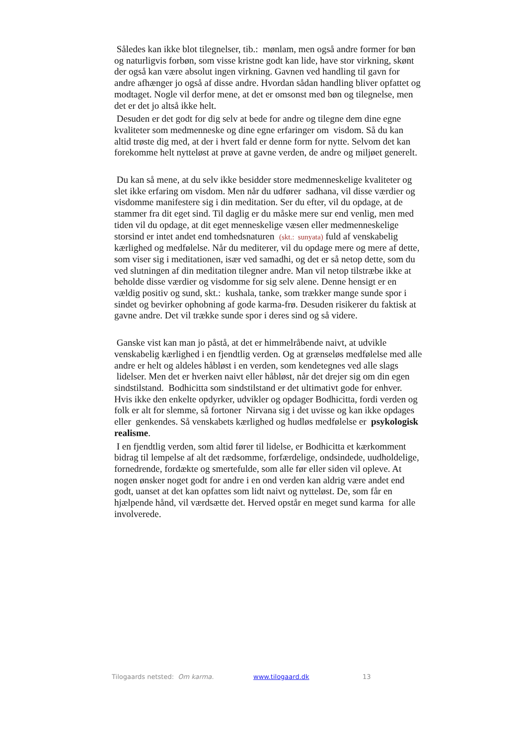Således kan ikke blot tilegnelser, tib.: mønlam, men også andre former for bøn og naturligvis forbøn, som visse kristne godt kan lide, have stor virkning, skønt der også kan være absolut ingen virkning. Gavnen ved handling til gavn for andre afhænger jo også af disse andre. Hvordan sådan handling bliver opfattet og modtaget. Nogle vil derfor mene, at det er omsonst med bøn og tilegnelse, men det er det jo altså ikke helt.
Desuden er det godt for dig selv at bede for andre og tilegne dem dine egne kvaliteter som medmenneske og dine egne erfaringer om visdom. Så du kan altid trøste dig med, at der i hvert fald er denne form for nytte. Selvom det kan forekomme helt nytteløst at prøve at gavne verden, de andre og miljøet generelt.
Du kan så mene, at du selv ikke besidder store medmenneskelige kvaliteter og slet ikke erfaring om visdom. Men når du udfører sadhana, vil disse værdier og visdomme manifestere sig i din meditation. Ser du efter, vil du opdage, at de stammer fra dit eget sind. Til daglig er du måske mere sur end venlig, men med tiden vil du opdage, at dit eget menneskelige væsen eller medmenneskelige storsind er intet andet end tomhedsnaturen (skt.: sunyata) fuld af venskabelig kærlighed og medfølelse. Når du mediterer, vil du opdage mere og mere af dette, som viser sig i meditationen, især ved samadhi, og det er så netop dette, som du ved slutningen af din meditation tilegner andre. Man vil netop tilstræbe ikke at beholde disse værdier og visdomme for sig selv alene. Denne hensigt er en vældig positiv og sund, skt.: kushala, tanke, som trækker mange sunde spor i sindet og bevirker ophobning af gode karma-frø. Desuden risikerer du faktisk at gavne andre. Det vil trække sunde spor i deres sind og så videre.
Ganske vist kan man jo påstå, at det er himmelråbende naivt, at udvikle venskabelig kærlighed i en fjendtlig verden. Og at grænseløs medfølelse med alle andre er helt og aldeles håbløst i en verden, som kendetegnes ved alle slags lidelser. Men det er hverken naivt eller håbløst, når det drejer sig om din egen sindstilstand. Bodhicitta som sindstilstand er det ultimativt gode for enhver. Hvis ikke den enkelte opdyrker, udvikler og opdager Bodhicitta, fordi verden og folk er alt for slemme, så fortoner Nirvana sig i det uvisse og kan ikke opdages eller genkendes. Så venskabets kærlighed og hudløs medfølelse er psykologisk realisme.
I en fjendtlig verden, som altid fører til lidelse, er Bodhicitta et kærkomment bidrag til lempelse af alt det rædsomme, forfærdelige, ondsindede, uudholdelige, fornedrende, fordækte og smertefulde, som alle før eller siden vil opleve. At nogen ønsker noget godt for andre i en ond verden kan aldrig være andet end godt, uanset at det kan opfattes som lidt naivt og nytteløst. De, som får en hjælpende hånd, vil værdsætte det. Herved opstår en meget sund karma for alle involverede.
Tilogaards netsted: Om karma. www.tilogaard.dk 13